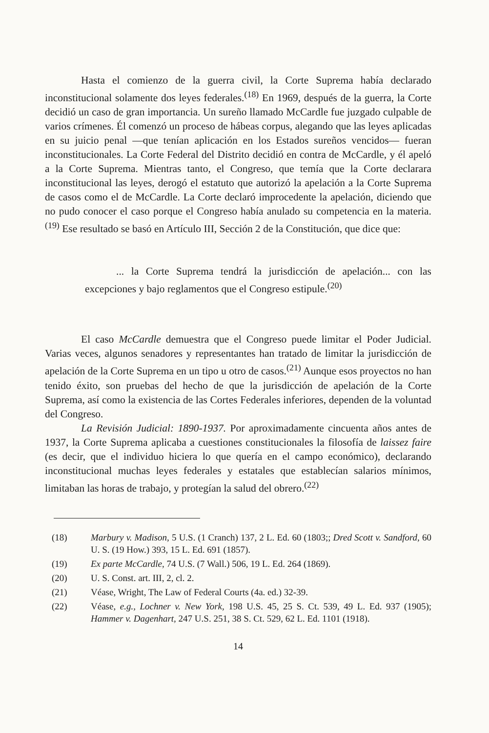Hasta el comienzo de la guerra civil, la Corte Suprema había declarado inconstitucional solamente dos leyes federales.<sup>(18)</sup> En 1969, después de la guerra, la Corte decidió un caso de gran importancia. Un sureño llamado McCardle fue juzgado culpable de varios crímenes. Él comenzó un proceso de hábeas corpus, alegando que las leyes aplicadas en su juicio penal —que tenían aplicación en los Estados sureños vencidos— fueran inconstitucionales. La Corte Federal del Distrito decidió en contra de McCardle, y él apeló a la Corte Suprema. Mientras tanto, el Congreso, que temía que la Corte declarara inconstitucional las leyes, derogó el estatuto que autorizó la apelación a la Corte Suprema de casos como el de McCardle. La Corte declaró improcedente la apelación, diciendo que no pudo conocer el caso porque el Congreso había anulado su competencia en la materia.<sup>(19)</sup> Ese resultado se basó en Artículo III, Sección 2 de la Constitución, que dice que:
... la Corte Suprema tendrá la jurisdicción de apelación... con las excepciones y bajo reglamentos que el Congreso estipule.<sup>(20)</sup>
El caso McCardle demuestra que el Congreso puede limitar el Poder Judicial. Varias veces, algunos senadores y representantes han tratado de limitar la jurisdicción de apelación de la Corte Suprema en un tipo u otro de casos.<sup>(21)</sup> Aunque esos proyectos no han tenido éxito, son pruebas del hecho de que la jurisdicción de apelación de la Corte Suprema, así como la existencia de las Cortes Federales inferiores, dependen de la voluntad del Congreso.
La Revisión Judicial: 1890-1937. Por aproximadamente cincuenta años antes de 1937, la Corte Suprema aplicaba a cuestiones constitucionales la filosofía de laissez faire (es decir, que el individuo hiciera lo que quería en el campo económico), declarando inconstitucional muchas leyes federales y estatales que establecían salarios mínimos, limitaban las horas de trabajo, y protegían la salud del obrero.<sup>(22)</sup>
(18) Marbury v. Madison, 5 U.S. (1 Cranch) 137, 2 L. Ed. 60 (1803;; Dred Scott v. Sandford, 60 U. S. (19 How.) 393, 15 L. Ed. 691 (1857).
(19) Ex parte McCardle, 74 U.S. (7 Wall.) 506, 19 L. Ed. 264 (1869).
(20) U. S. Const. art. III, 2, cl. 2.
(21) Véase, Wright, The Law of Federal Courts (4a. ed.) 32-39.
(22) Véase, e.g., Lochner v. New York, 198 U.S. 45, 25 S. Ct. 539, 49 L. Ed. 937 (1905); Hammer v. Dagenhart, 247 U.S. 251, 38 S. Ct. 529, 62 L. Ed. 1101 (1918).
14